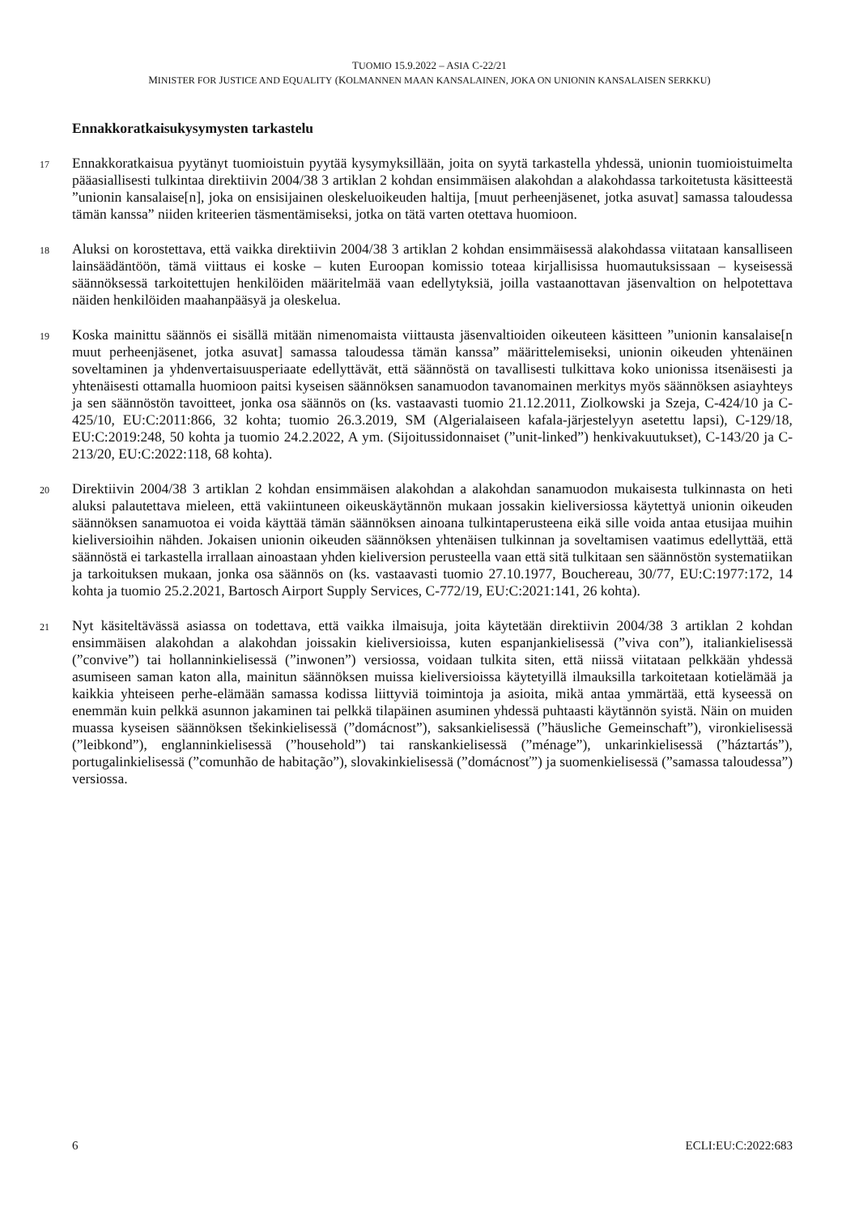TUOMIO 15.9.2022 – ASIA C-22/21
MINISTER FOR JUSTICE AND EQUALITY (KOLMANNEN MAAN KANSALAINEN, JOKA ON UNIONIN KANSALAISEN SERKKU)
Ennakkoratkaisukysymysten tarkastelu
17
Ennakkoratkaisua pyytänyt tuomioistuin pyytää kysymyksillään, joita on syytä tarkastella yhdessä, unionin tuomioistuimelta pääasiallisesti tulkintaa direktiivin 2004/38 3 artiklan 2 kohdan ensimmäisen alakohdan a alakohdassa tarkoitetusta käsitteestä ”unionin kansalaise[n], joka on ensisijainen oleskeluoikeuden haltija, [muut perheenjäsenet, jotka asuvat] samassa taloudessa tämän kanssa” niiden kriteerien täsmentämiseksi, jotka on tätä varten otettava huomioon.
18
Aluksi on korostettava, että vaikka direktiivin 2004/38 3 artiklan 2 kohdan ensimmäisessä alakohdassa viitataan kansalliseen lainsäädäntöön, tämä viittaus ei koske – kuten Euroopan komissio toteaa kirjallisissa huomautuksissaan – kyseisessä säännöksessä tarkoitettujen henkilöiden määritelmää vaan edellytyksiä, joilla vastaanottavan jäsenvaltion on helpotettava näiden henkilöiden maahanpääsyä ja oleskelua.
19
Koska mainittu säännös ei sisällä mitään nimenomaista viittausta jäsenvaltioiden oikeuteen käsitteen ”unionin kansalaise[n muut perheenjäsenet, jotka asuvat] samassa taloudessa tämän kanssa” määrittelemiseksi, unionin oikeuden yhtenäinen soveltaminen ja yhdenvertaisuusperiaate edellyttävät, että säännöstä on tavallisesti tulkittava koko unionissa itsenäisesti ja yhtenäisesti ottamalla huomioon paitsi kyseisen säännöksen sanamuodon tavanomainen merkitys myös säännöksen asiayhteys ja sen säännöstön tavoitteet, jonka osa säännös on (ks. vastaavasti tuomio 21.12.2011, Ziolkowski ja Szeja, C-424/10 ja C-425/10, EU:C:2011:866, 32 kohta; tuomio 26.3.2019, SM (Algerialaiseen kafala-järjestelyyn asetettu lapsi), C-129/18, EU:C:2019:248, 50 kohta ja tuomio 24.2.2022, A ym. (Sijoitussidonnaiset (”unit-linked”) henkivakuutukset), C-143/20 ja C-213/20, EU:C:2022:118, 68 kohta).
20
Direktiivin 2004/38 3 artiklan 2 kohdan ensimmäisen alakohdan a alakohdan sanamuodon mukaisesta tulkinnasta on heti aluksi palautettava mieleen, että vakiintuneen oikeuskäytännön mukaan jossakin kieliversiossa käytettyä unionin oikeuden säännöksen sanamuotoa ei voida käyttää tämän säännöksen ainoana tulkintaperusteena eikä sille voida antaa etusijaa muihin kieliversioihin nähden. Jokaisen unionin oikeuden säännöksen yhtenäisen tulkinnan ja soveltamisen vaatimus edellyttää, että säännöstä ei tarkastella irrallaan ainoastaan yhden kieliversion perusteella vaan että sitä tulkitaan sen säännöstön systematiikan ja tarkoituksen mukaan, jonka osa säännös on (ks. vastaavasti tuomio 27.10.1977, Bouchereau, 30/77, EU:C:1977:172, 14 kohta ja tuomio 25.2.2021, Bartosch Airport Supply Services, C-772/19, EU:C:2021:141, 26 kohta).
21
Nyt käsiteltävässä asiassa on todettava, että vaikka ilmaisuja, joita käytetään direktiivin 2004/38 3 artiklan 2 kohdan ensimmäisen alakohdan a alakohdan joissakin kieliversioissa, kuten espanjankielisessä (”viva con”), italiankielisessä (”convive”) tai hollanninkielisessä (”inwonen”) versiossa, voidaan tulkita siten, että niissä viitataan pelkkään yhdessä asumiseen saman katon alla, mainitun säännöksen muissa kieliversioissa käytetyillä ilmauksilla tarkoitetaan kotielämää ja kaikkia yhteiseen perhe-elämään samassa kodissa liittyviä toimintoja ja asioita, mikä antaa ymmärtää, että kyseessä on enemmän kuin pelkkä asunnon jakaminen tai pelkkä tilapäinen asuminen yhdessä puhtaasti käytännön syistä. Näin on muiden muassa kyseisen säännöksen tšekinkielisessä (”domácnost”), saksankielisessä (”häusliche Gemeinschaft”), vironkielisessä (”leibkond”), englanninkielisessä (”household”) tai ranskankielisessä (”ménage”), unkarinkielisessä (”háztartás”), portugalinkielisessä (”comunhão de habitação”), slovakinkielisessä (”domácnosť”) ja suomenkielisessä (”samassa taloudessa”) versiossa.
6 ECLI:EU:C:2022:683